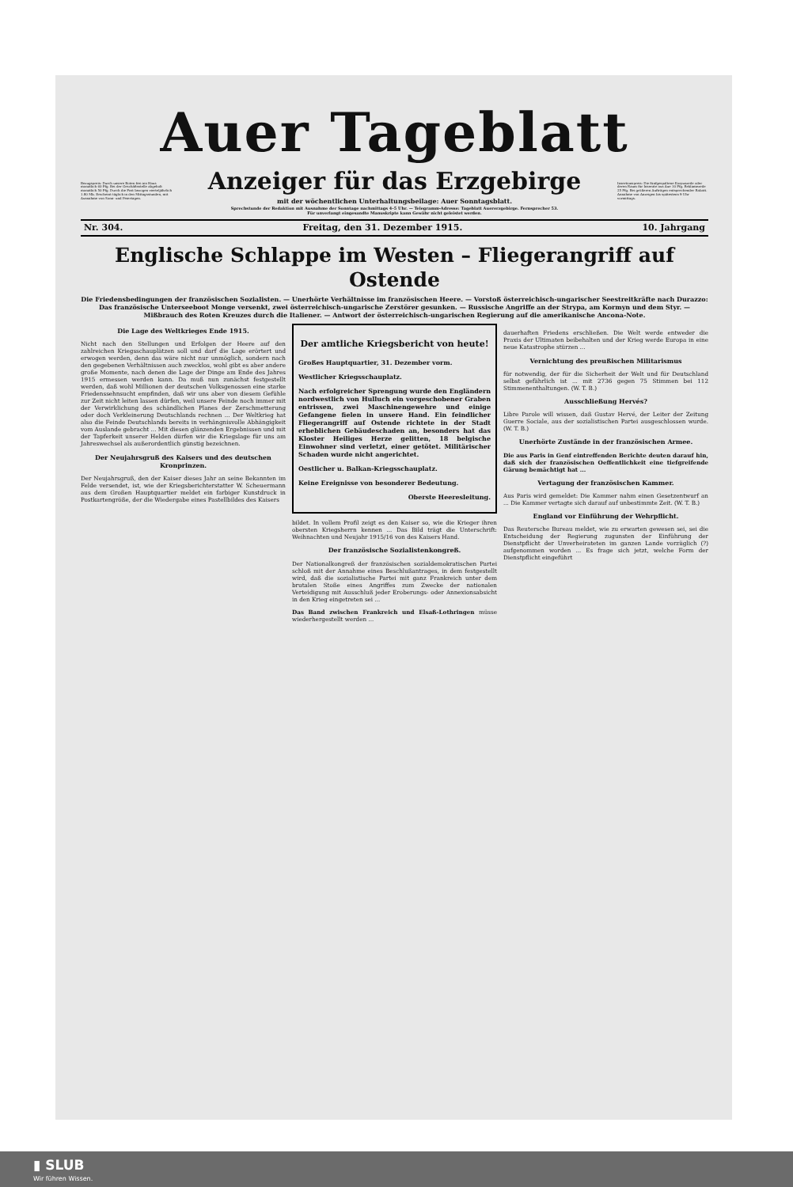Auer Tageblatt
Bezugspreis: Durch unsere Boten frei ins Haus monatlich 60 Pfg. Bei der Geschäftsstelle abgeholt monatlich 50 Pfg. Durch die Post bezogen vierteljährlich 1.80 Mk. Erscheint täglich in den Mittagsstunden, mit Ausnahme von Sonn- und Feiertagen.
Anzeiger für das Erzgebirge
mit der wöchentlichen Unterhaltungsbeilage: Auer Sonntagsblatt.
Sprechstunde der Redaktion mit Ausnahme der Sonntage nachmittags 4–5 Uhr. — Telegramm-Adresse: Tageblatt Auererzgebirge. Fernsprecher 53.
Für unverlangt eingesandte Manuskripte kann Gewähr nicht geleistet werden.
Insertionspreis: Die fünfgespaltene Korpuszeile oder deren Raum für Inserate aus Aue 10 Pfg. Reklamezeile 25 Pfg. Bei größeren Aufträgen entsprechender Rabatt. Annahme von Anzeigen bis spätestens 9 Uhr vormittags.
Nr. 304. Freitag, den 31. Dezember 1915. 10. Jahrgang
Englische Schlappe im Westen – Fliegerangriff auf Ostende
Die Friedensbedingungen der französischen Sozialisten. — Unerhörte Verhältnisse im französischen Heere. — Vorstoß österreichisch-ungarischer Seestreitkräfte nach Durazzo: Das französische Unterseeboot Monge versenkt, zwei österreichisch-ungarische Zerstörer gesunken. — Russische Angriffe an der Strypa, am Kormyn und dem Styr. — Mißbrauch des Roten Kreuzes durch die Italiener. — Antwort der österreichisch-ungarischen Regierung auf die amerikanische Ancona-Note.
Die Lage des Weltkrieges Ende 1915.
Nicht nach den Stellungen und Erfolgen der Heere auf den zahlreichen Kriegsschauplätzen soll und darf die Lage erörtert und erwogen werden, denn das wäre nicht nur unmöglich, sondern nach den gegebenen Verhältnissen auch zwecklos, wohl gibt es aber andere große Momente, nach denen die Lage der Dinge am Ende des Jahres 1915 ermessen werden kann. Da muß nun zunächst festgestellt werden, daß wohl Millionen der deutschen Volksgenossen eine starke Friedenssehnsucht empfinden, daß wir uns aber von diesem Gefühle zur Zeit nicht leiten lassen dürfen, weil unsere Feinde noch immer mit der Verwirklichung des schändlichen Planes der Zerschmetterung oder doch Verkleinerung Deutschlands rechnen ... Der Weltkrieg hat also die Feinde Deutschlands bereits in verhängnisvolle Abhängigkeit vom Auslande gebracht ... Mit diesen glänzenden Ergebnissen und mit der Tapferkeit unserer Helden dürfen wir die Kriegslage für uns am Jahreswechsel als außerordentlich günstig bezeichnen.
Der Neujahrsgruß des Kaisers und des deutschen Kronprinzen.
Der Neujahrsgruß, den der Kaiser dieses Jahr an seine Bekannten im Felde versendet, ist, wie der Kriegsberichterstatter W. Scheuermann aus dem Großen Hauptquartier meldet ein farbiger Kunstdruck in Postkartengröße, der die Wiedergabe eines Pastellbildes des Kaisers
Der amtliche Kriegsbericht von heute!
Großes Hauptquartier, 31. Dezember vorm.
Westlicher Kriegsschauplatz.
Nach erfolgreicher Sprengung wurde den Engländern nordwestlich von Hulluch ein vorgeschobener Graben entrissen, zwei Maschinengewehre und einige Gefangene fielen in unsere Hand. Ein feindlicher Fliegerangriff auf Ostende richtete in der Stadt erheblichen Gebäudeschaden an, besonders hat das Kloster Heiliges Herze gelitten, 18 belgische Einwohner sind verletzt, einer getötet. Militärischer Schaden wurde nicht angerichtet.
Oestlicher u. Balkan-Kriegsschauplatz.
Keine Ereignisse von besonderer Bedeutung.
Oberste Heeresleitung.
bildet. In vollem Profil zeigt es den Kaiser so, wie die Krieger ihren obersten Kriegsherrn kennen ... Das Bild trägt die Unterschrift: Weihnachten und Neujahr 1915/16 von des Kaisers Hand.
Der französische Sozialistenkongreß.
Der Nationalkongreß der französischen sozialdemokratischen Partei schloß mit der Annahme eines Beschlußantrages, in dem festgestellt wird, daß die sozialistische Partei mit ganz Frankreich unter dem brutalen Stoße eines Angriffes zum Zwecke der nationalen Verteidigung mit Ausschluß jeder Eroberungs- oder Annexionsabsicht in den Krieg eingetreten sei ...
Das Band zwischen Frankreich und Elsaß-Lothringen müsse wiederhergestellt werden ...
dauerhaften Friedens erschließen. Die Welt werde entweder die Praxis der Ultimaten beibehalten und der Krieg werde Europa in eine neue Katastrophe stürzen ...
Vernichtung des preußischen Militarismus
für notwendig, der für die Sicherheit der Welt und für Deutschland selbst gefährlich ist ... mit 2736 gegen 75 Stimmen bei 112 Stimmenenthaltungen. (W. T. B.)
Ausschließung Hervés?
Libre Parole will wissen, daß Gustav Hervé, der Leiter der Zeitung Guerre Sociale, aus der sozialistischen Partei ausgeschlossen wurde. (W. T. B.)
Unerhörte Zustände in der französischen Armee.
Die aus Paris in Genf eintreffenden Berichte deuten darauf hin, daß sich der französischen Oeffentlichkeit eine tiefgreifende Gärung bemächtigt hat ...
Vertagung der französischen Kammer.
Aus Paris wird gemeldet: Die Kammer nahm einen Gesetzentwurf an ... Die Kammer vertagte sich darauf auf unbestimmte Zeit. (W. T. B.)
England vor Einführung der Wehrpflicht.
Das Reutersche Bureau meldet, wie zu erwarten gewesen sei, sei die Entscheidung der Regierung zugunsten der Einführung der Dienstpflicht der Unverheirateten im ganzen Lande vorzüglich (?) aufgenommen worden ... Es frage sich jetzt, welche Form der Dienstpflicht eingeführt
▮ SLUB
Wir führen Wissen.